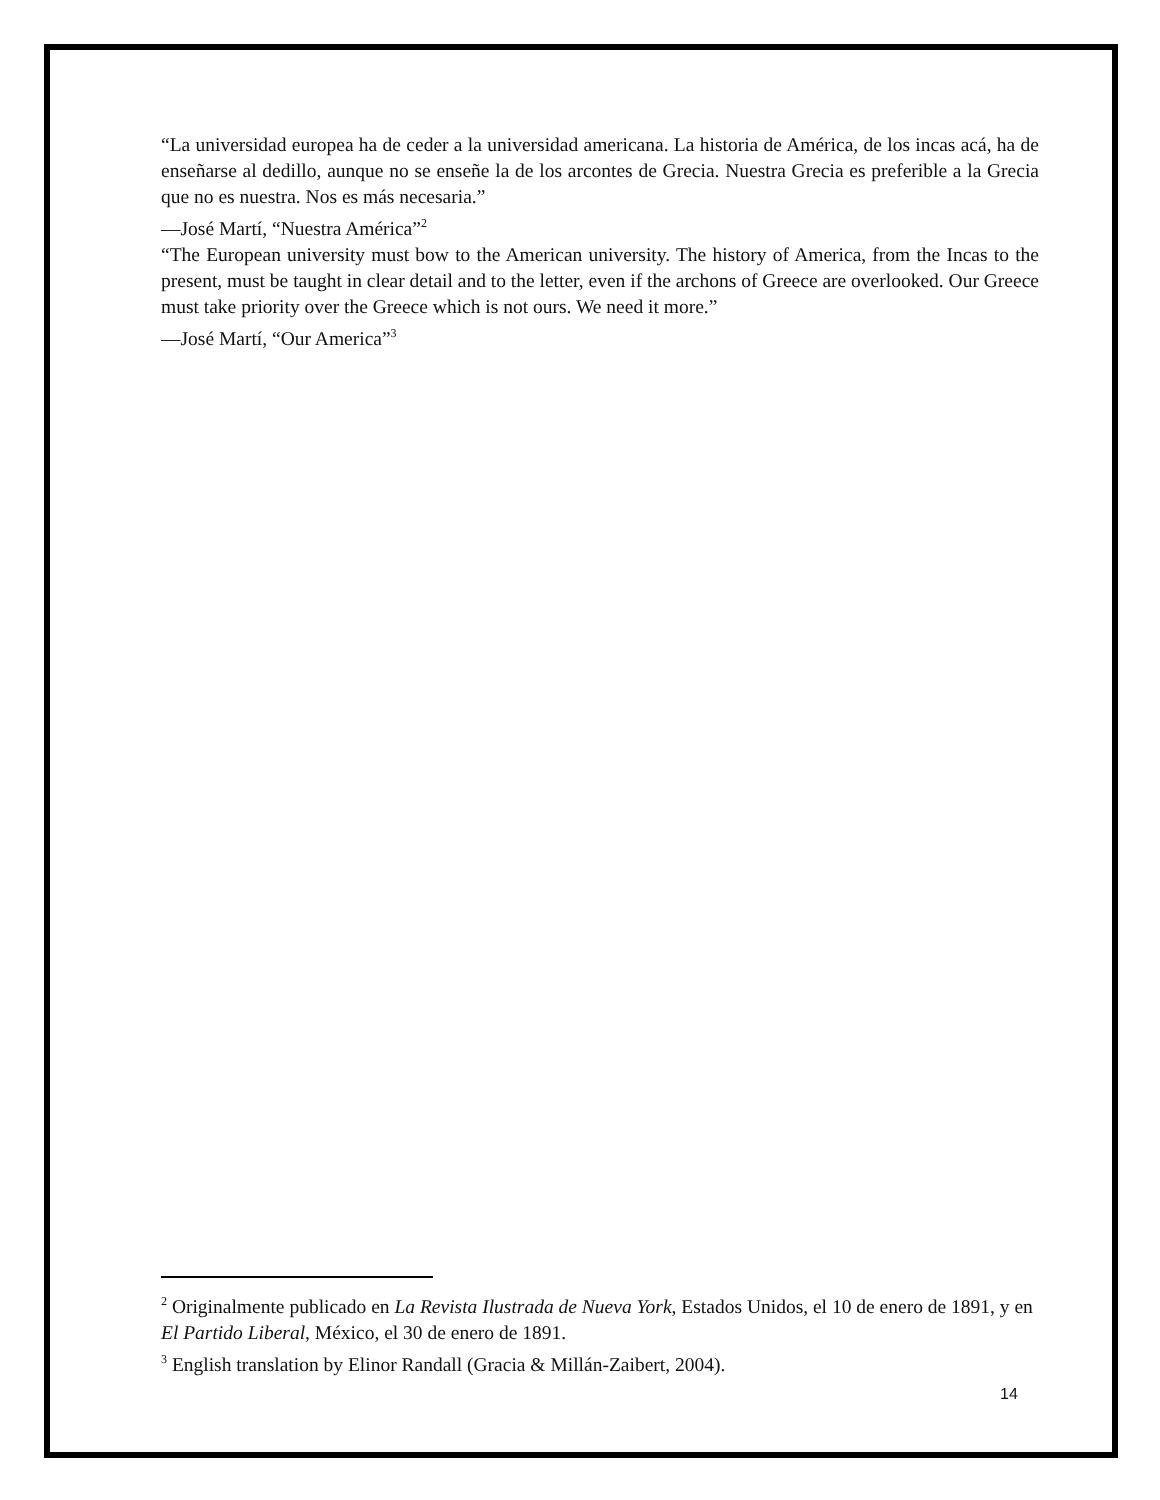“La universidad europea ha de ceder a la universidad americana. La historia de América, de los incas acá, ha de enseñarse al dedillo, aunque no se enseñe la de los arcontes de Grecia. Nuestra Grecia es preferible a la Grecia que no es nuestra. Nos es más necesaria.”
—José Martí, “Nuestra América”<sup>2</sup>
“The European university must bow to the American university. The history of America, from the Incas to the present, must be taught in clear detail and to the letter, even if the archons of Greece are overlooked. Our Greece must take priority over the Greece which is not ours. We need it more.”
—José Martí, “Our America”<sup>3</sup>
<sup>2</sup> Originalmente publicado en La Revista Ilustrada de Nueva York, Estados Unidos, el 10 de enero de 1891, y en El Partido Liberal, México, el 30 de enero de 1891.
<sup>3</sup> English translation by Elinor Randall (Gracia & Millán-Zaibert, 2004).
14